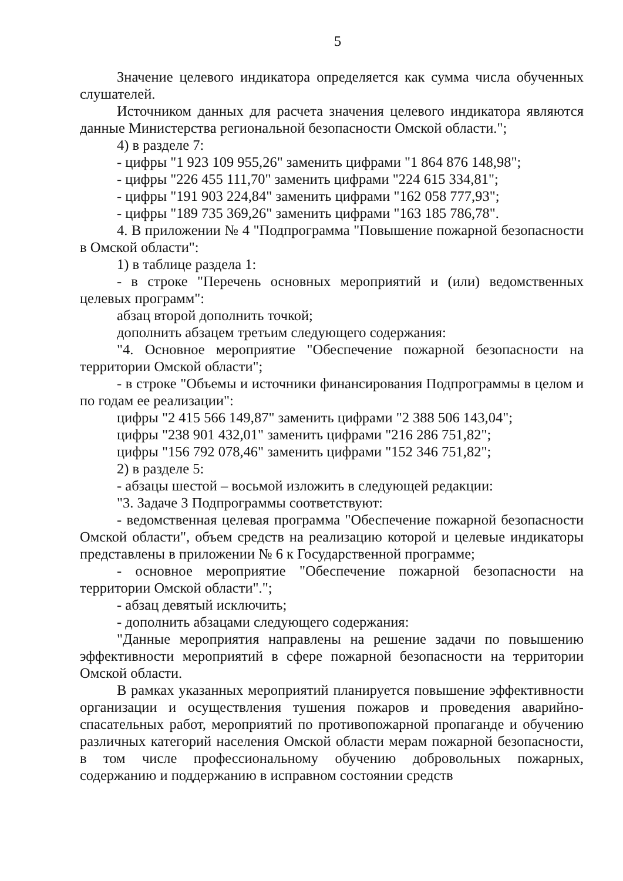5
Значение целевого индикатора определяется как сумма числа обученных слушателей.
Источником данных для расчета значения целевого индикатора являются данные Министерства региональной безопасности Омской области.";
4) в разделе 7:
- цифры "1 923 109 955,26" заменить цифрами "1 864 876 148,98";
- цифры "226 455 111,70" заменить цифрами "224 615 334,81";
- цифры "191 903 224,84" заменить цифрами "162 058 777,93";
- цифры "189 735 369,26" заменить цифрами "163 185 786,78".
4. В приложении № 4 "Подпрограмма "Повышение пожарной безопасности в Омской области":
1) в таблице раздела 1:
- в строке "Перечень основных мероприятий и (или) ведомственных целевых программ":
абзац второй дополнить точкой;
дополнить абзацем третьим следующего содержания:
"4. Основное мероприятие "Обеспечение пожарной безопасности на территории Омской области";
- в строке "Объемы и источники финансирования Подпрограммы в целом и по годам ее реализации":
цифры "2 415 566 149,87" заменить цифрами "2 388 506 143,04";
цифры "238 901 432,01" заменить цифрами "216 286 751,82";
цифры "156 792 078,46" заменить цифрами "152 346 751,82";
2) в разделе 5:
- абзацы шестой – восьмой изложить в следующей редакции:
"3. Задаче 3 Подпрограммы соответствуют:
- ведомственная целевая программа "Обеспечение пожарной безопасности Омской области", объем средств на реализацию которой и целевые индикаторы представлены в приложении № 6 к Государственной программе;
- основное мероприятие "Обеспечение пожарной безопасности на территории Омской области".";
- абзац девятый исключить;
- дополнить абзацами следующего содержания:
"Данные мероприятия направлены на решение задачи по повышению эффективности мероприятий в сфере пожарной безопасности на территории Омской области.
В рамках указанных мероприятий планируется повышение эффективности организации и осуществления тушения пожаров и проведения аварийно-спасательных работ, мероприятий по противопожарной пропаганде и обучению различных категорий населения Омской области мерам пожарной безопасности, в том числе профессиональному обучению добровольных пожарных, содержанию и поддержанию в исправном состоянии средств